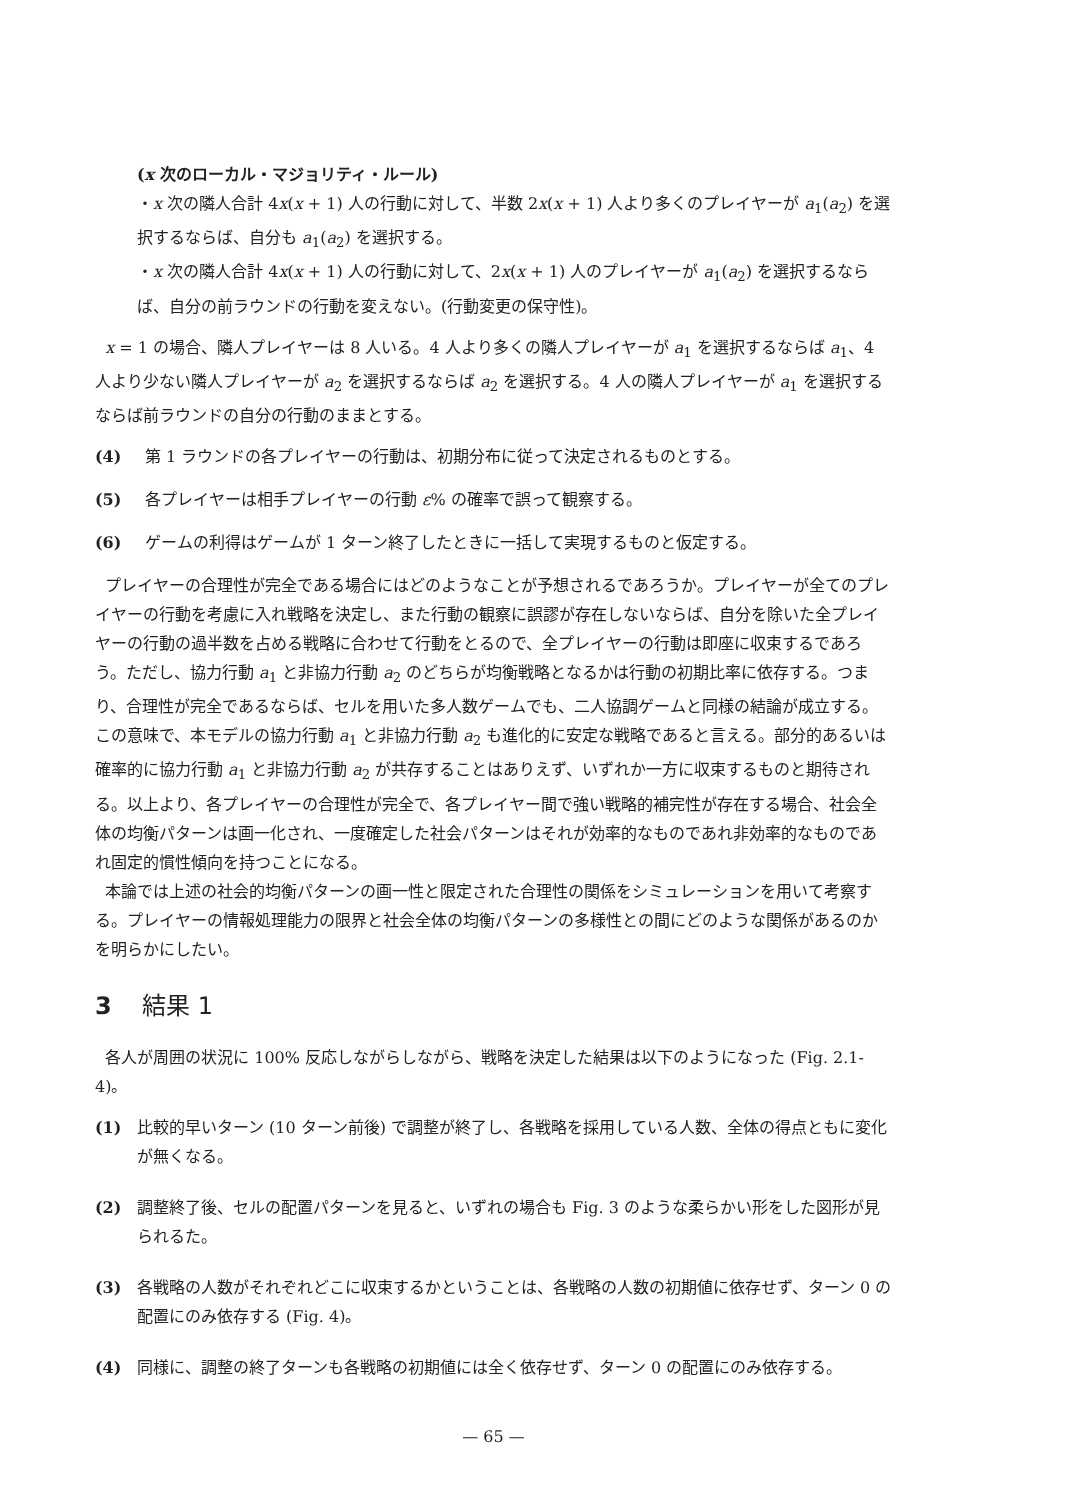(x 次のローカル・マジョリティ・ルール)
・x 次の隣人合計 4x(x + 1) 人の行動に対して、半数 2x(x + 1) 人より多くのプレイヤーが a<sub>1</sub>(a<sub>2</sub>) を選択するならば、自分も a<sub>1</sub>(a<sub>2</sub>) を選択する。
・x 次の隣人合計 4x(x + 1) 人の行動に対して、2x(x + 1) 人のプレイヤーが a<sub>1</sub>(a<sub>2</sub>) を選択するならば、自分の前ラウンドの行動を変えない。(行動変更の保守性)。
x = 1 の場合、隣人プレイヤーは 8 人いる。4 人より多くの隣人プレイヤーが a<sub>1</sub> を選択するならば a<sub>1</sub>、4 人より少ない隣人プレイヤーが a<sub>2</sub> を選択するならば a<sub>2</sub> を選択する。4 人の隣人プレイヤーが a<sub>1</sub> を選択するならば前ラウンドの自分の行動のままとする。
(4) 第 1 ラウンドの各プレイヤーの行動は、初期分布に従って決定されるものとする。
(5) 各プレイヤーは相手プレイヤーの行動 ε% の確率で誤って観察する。
(6) ゲームの利得はゲームが 1 ターン終了したときに一括して実現するものと仮定する。
プレイヤーの合理性が完全である場合にはどのようなことが予想されるであろうか。プレイヤーが全てのプレイヤーの行動を考慮に入れ戦略を決定し、また行動の観察に誤謬が存在しないならば、自分を除いた全プレイヤーの行動の過半数を占める戦略に合わせて行動をとるので、全プレイヤーの行動は即座に収束するであろう。ただし、協力行動 a<sub>1</sub> と非協力行動 a<sub>2</sub> のどちらが均衡戦略となるかは行動の初期比率に依存する。つまり、合理性が完全であるならば、セルを用いた多人数ゲームでも、二人協調ゲームと同様の結論が成立する。この意味で、本モデルの協力行動 a<sub>1</sub> と非協力行動 a<sub>2</sub> も進化的に安定な戦略であると言える。部分的あるいは確率的に協力行動 a<sub>1</sub> と非協力行動 a<sub>2</sub> が共存することはありえず、いずれか一方に収束するものと期待される。以上より、各プレイヤーの合理性が完全で、各プレイヤー間で強い戦略的補完性が存在する場合、社会全体の均衡パターンは画一化され、一度確定した社会パターンはそれが効率的なものであれ非効率的なものであれ固定的慣性傾向を持つことになる。
本論では上述の社会的均衡パターンの画一性と限定された合理性の関係をシミュレーションを用いて考察する。プレイヤーの情報処理能力の限界と社会全体の均衡パターンの多様性との間にどのような関係があるのかを明らかにしたい。
3 結果 1
各人が周囲の状況に 100% 反応しながらしながら、戦略を決定した結果は以下のようになった (Fig. 2.1-4)。
(1) 比較的早いターン (10 ターン前後) で調整が終了し、各戦略を採用している人数、全体の得点ともに変化が無くなる。
(2) 調整終了後、セルの配置パターンを見ると、いずれの場合も Fig. 3 のような柔らかい形をした図形が見られるた。
(3) 各戦略の人数がそれぞれどこに収束するかということは、各戦略の人数の初期値に依存せず、ターン 0 の配置にのみ依存する (Fig. 4)。
(4) 同様に、調整の終了ターンも各戦略の初期値には全く依存せず、ターン 0 の配置にのみ依存する。
— 65 —